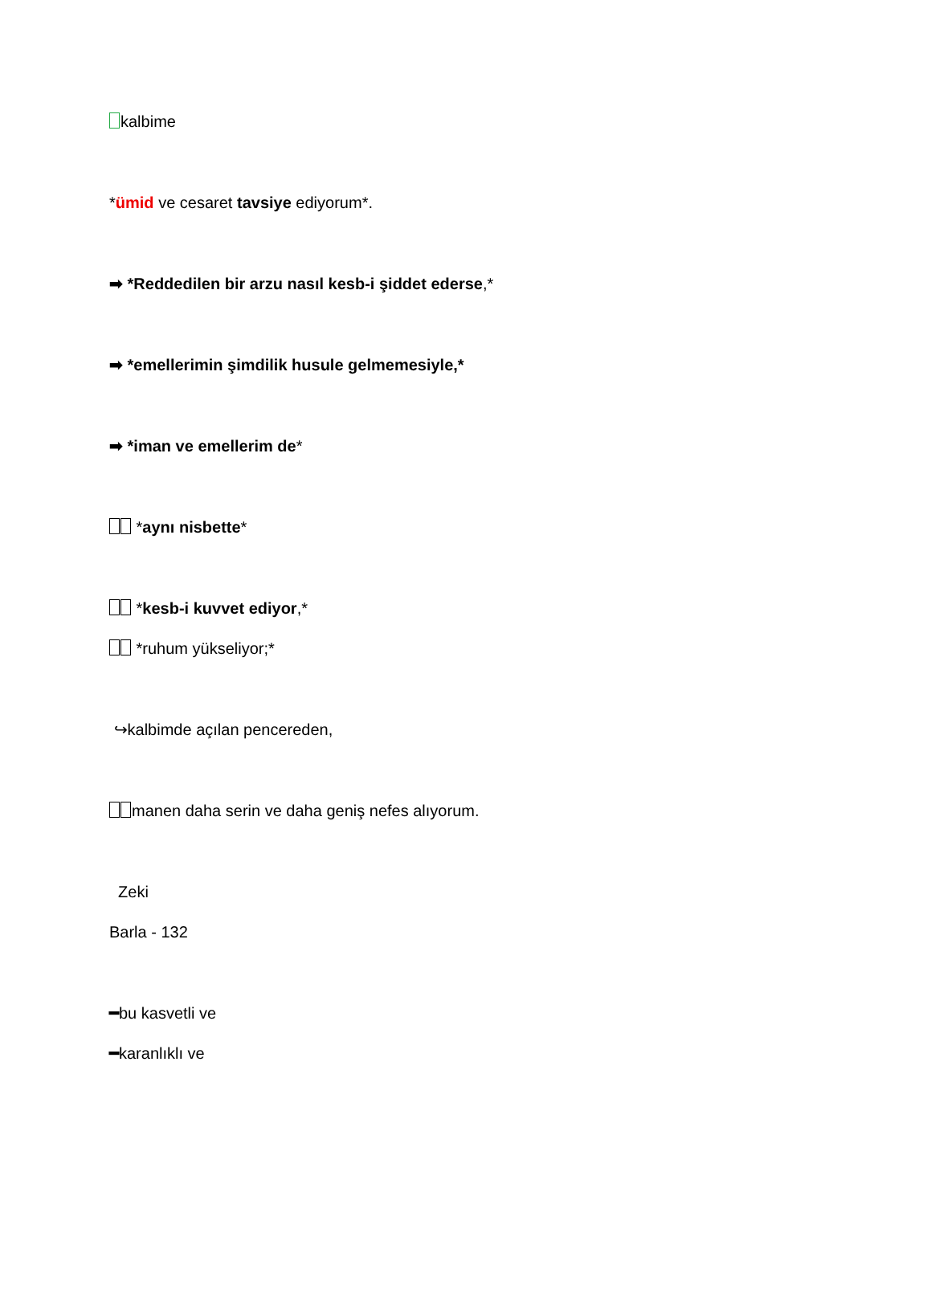kalbime
*ümid ve cesaret tavsiye ediyorum*.
➡ *Reddedilen bir arzu nasıl kesb-i şiddet ederse,*
➡ *emellerimin şimdilik husule gelmemesiyle,*
➡ *iman ve emellerim de*
*aynı nisbette*
*kesb-i kuvvet ediyor,*
*ruhum yükseliyor;*
↪kalbimde açılan pencereden,
manen daha serin ve daha geniş nefes alıyorum.
Zeki
Barla - 132
━bu kasvetli ve
━karanlıklı ve